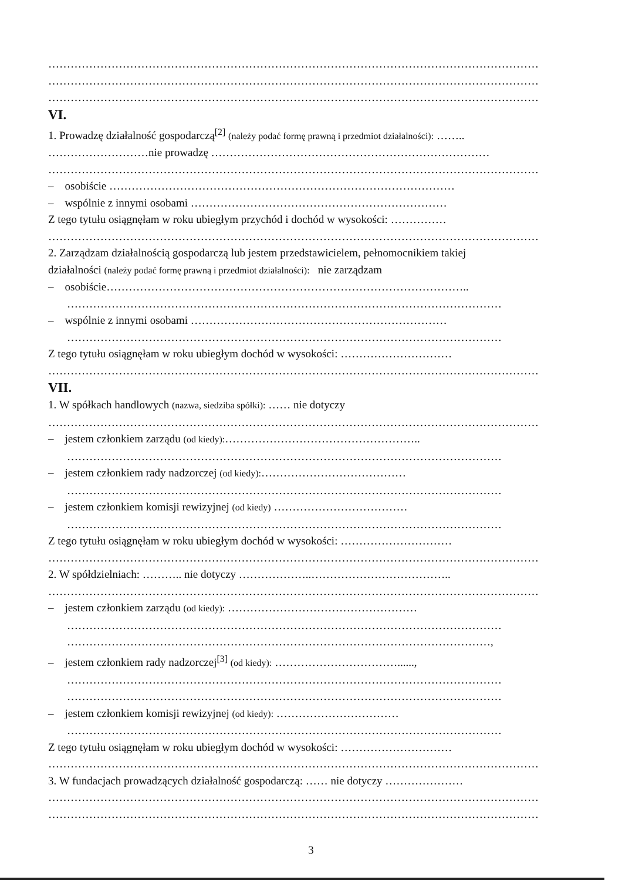……………………………………………………………………………………………………………………
……………………………………………………………………………………………………………………
……………………………………………………………………………………………………………………
VI.
1. Prowadzę działalność gospodarczą<sup>[2]</sup> (należy podać formę prawną i przedmiot działalności): ……..
………………………nie prowadzę …………………………………………………………………
……………………………………………………………………………………………………………………
– osobiście …………………………………………………………………………………
– wspólnie z innymi osobami ……………………………………………………………
Z tego tytułu osiągnęłam w roku ubiegłym przychód i dochód w wysokości: ……………
……………………………………………………………………………………………………………………
2. Zarządzam działalnością gospodarczą lub jestem przedstawicielem, pełnomocnikiem takiej
działalności (należy podać formę prawną i przedmiot działalności): nie zarządzam
– osobiście……………………………………………………………………………………..
………………………………………………………………………………………………………
– wspólnie z innymi osobami ……………………………………………………………
………………………………………………………………………………………………………
Z tego tytułu osiągnęłam w roku ubiegłym dochód w wysokości: …………………………
……………………………………………………………………………………………………………………
VII.
1. W spółkach handlowych (nazwa, siedziba spółki): …… nie dotyczy
……………………………………………………………………………………………………………………
– jestem członkiem zarządu (od kiedy):……………………………………………..
………………………………………………………………………………………………………
– jestem członkiem rady nadzorczej (od kiedy):…………………………………
………………………………………………………………………………………………………
– jestem członkiem komisji rewizyjnej (od kiedy) ………………………………
………………………………………………………………………………………………………
Z tego tytułu osiągnęłam w roku ubiegłym dochód w wysokości: …………………………
……………………………………………………………………………………………………………………
2. W spółdzielniach: ……….. nie dotyczy ………………..………………………………..
……………………………………………………………………………………………………………………
– jestem członkiem zarządu (od kiedy): ……………………………………………
………………………………………………………………………………………………………
……………………………………………………………………………………………………,
– jestem członkiem rady nadzorczej<sup>[3]</sup> (od kiedy): ……………………………......,
………………………………………………………………………………………………………
………………………………………………………………………………………………………
– jestem członkiem komisji rewizyjnej (od kiedy): ……………………………
………………………………………………………………………………………………………
Z tego tytułu osiągnęłam w roku ubiegłym dochód w wysokości: …………………………
……………………………………………………………………………………………………………………
3. W fundacjach prowadzących działalność gospodarczą: …… nie dotyczy …………………
……………………………………………………………………………………………………………………
……………………………………………………………………………………………………………………
3